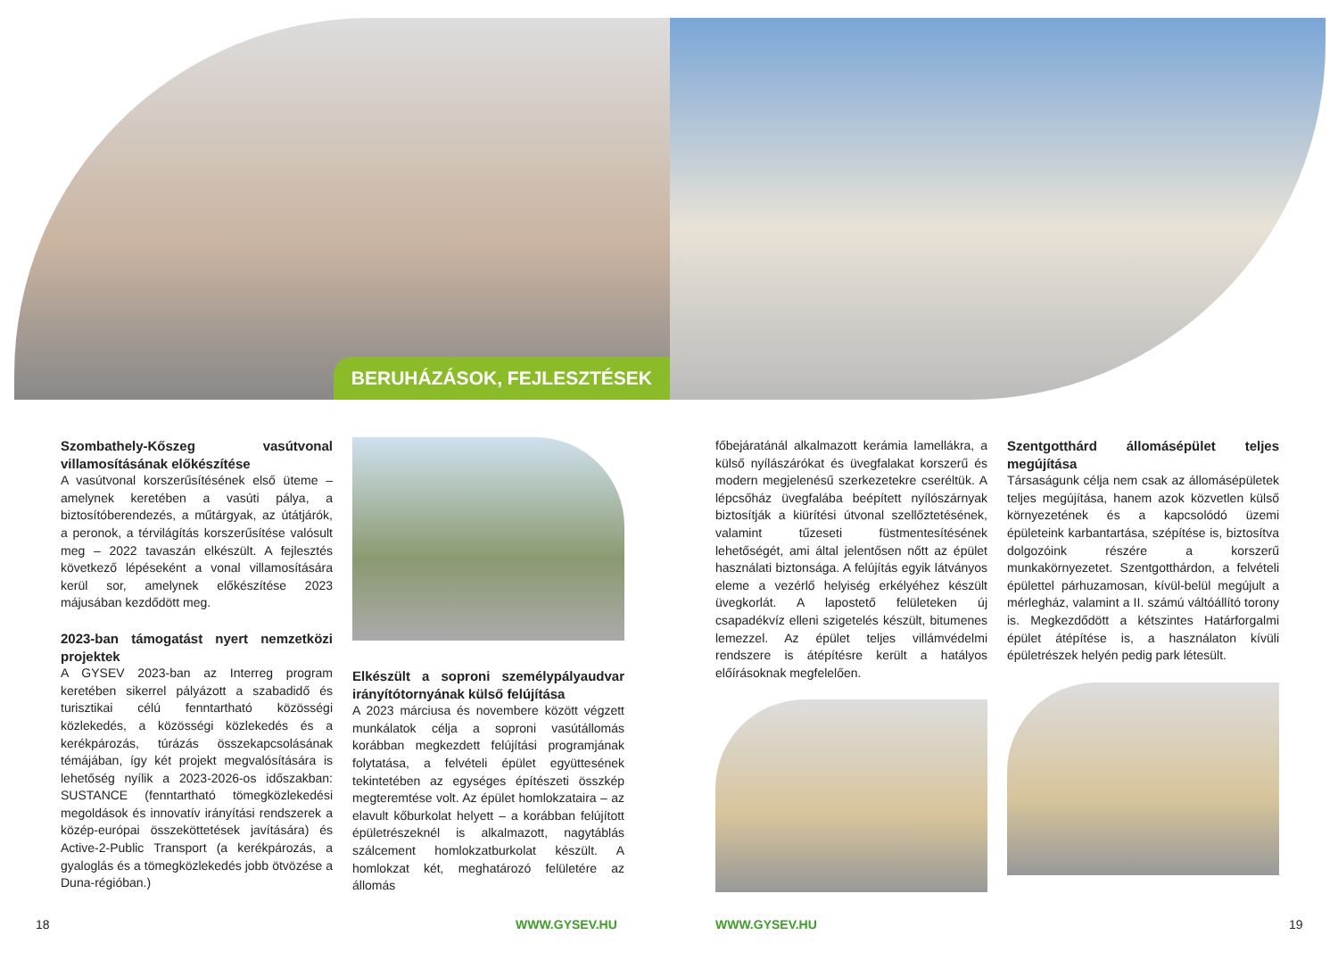BERUHÁZÁSOK, FEJLESZTÉSEK
Szombathely-Kőszeg vasútvonal villamosításának előkészítése
A vasútvonal korszerűsítésének első üteme – amelynek keretében a vasúti pálya, a biztosítóberendezés, a műtárgyak, az útátjárók, a peronok, a térvilágítás korszerűsítése valósult meg – 2022 tavaszán elkészült. A fejlesztés következő lépéseként a vonal villamosítására kerül sor, amelynek előkészítése 2023 májusában kezdődött meg.
2023-ban támogatást nyert nemzetközi projektek
A GYSEV 2023-ban az Interreg program keretében sikerrel pályázott a szabadidő és turisztikai célú fenntartható közösségi közlekedés, a közösségi közlekedés és a kerékpározás, túrázás összekapcsolásának témájában, így két projekt megvalósítására is lehetőség nyílik a 2023-2026-os időszakban: SUSTANCE (fenntartható tömegközlekedési megoldások és innovatív irányítási rendszerek a közép-európai összeköttetések javítására) és Active-2-Public Transport (a kerékpározás, a gyaloglás és a tömegközlekedés jobb ötvözése a Duna-régióban.)
Elkészült a soproni személypályaudvar irányítótornyának külső felújítása
A 2023 márciusa és novembere között végzett munkálatok célja a soproni vasútállomás korábban megkezdett felújítási programjának folytatása, a felvételi épület együttesének tekintetében az egységes építészeti összkép megteremtése volt. Az épület homlokzataira – az elavult kőburkolat helyett – a korábban felújított épületrészeknél is alkalmazott, nagytáblás szálcement homlokzatburkolat készült. A homlokzat két, meghatározó felületére az állomás
főbejáratánál alkalmazott kerámia lamellákra, a külső nyílászárókat és üvegfalakat korszerű és modern megjelenésű szerkezetekre cseréltük. A lépcsőház üvegfalába beépített nyílószárnyak biztosítják a kiürítési útvonal szellőztetésének, valamint tűzeseti füstmentesítésének lehetőségét, ami által jelentősen nőtt az épület használati biztonsága. A felújítás egyik látványos eleme a vezérlő helyiség erkélyéhez készült üvegkorlát. A lapostető felületeken új csapadékvíz elleni szigetelés készült, bitumenes lemezzel. Az épület teljes villámvédelmi rendszere is átépítésre került a hatályos előírásoknak megfelelően.
Szentgotthárd állomásépület teljes megújítása
Társaságunk célja nem csak az állomásépületek teljes megújítása, hanem azok közvetlen külső környezetének és a kapcsolódó üzemi épületeink karbantartása, szépítése is, biztosítva dolgozóink részére a korszerű munkakörnyezetet. Szentgotthárdon, a felvételi épülettel párhuzamosan, kívül-belül megújult a mérlegház, valamint a II. számú váltóállító torony is. Megkezdődött a kétszintes Határforgalmi épület átépítése is, a használaton kívüli épületrészek helyén pedig park létesült.
18 WWW.GYSEV.HU WWW.GYSEV.HU 19